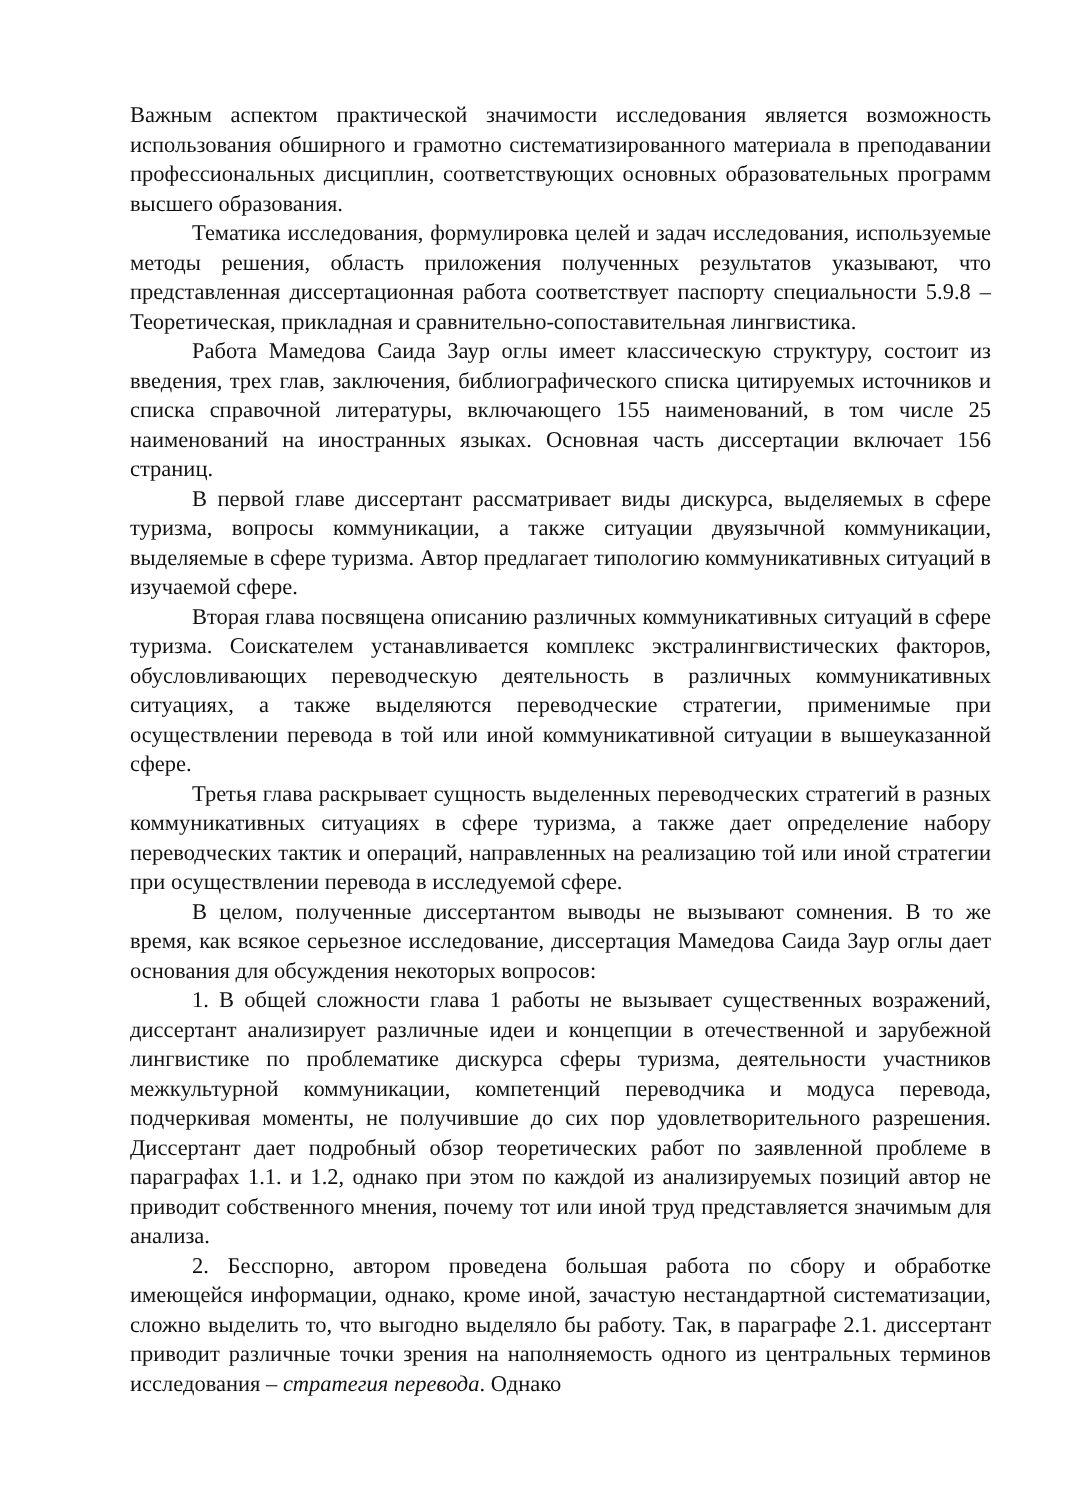Важным аспектом практической значимости исследования является возможность использования обширного и грамотно систематизированного материала в преподавании профессиональных дисциплин, соответствующих основных образовательных программ высшего образования.
Тематика исследования, формулировка целей и задач исследования, используемые методы решения, область приложения полученных результатов указывают, что представленная диссертационная работа соответствует паспорту специальности 5.9.8 – Теоретическая, прикладная и сравнительно-сопоставительная лингвистика.
Работа Мамедова Саида Заур оглы имеет классическую структуру, состоит из введения, трех глав, заключения, библиографического списка цитируемых источников и списка справочной литературы, включающего 155 наименований, в том числе 25 наименований на иностранных языках. Основная часть диссертации включает 156 страниц.
В первой главе диссертант рассматривает виды дискурса, выделяемых в сфере туризма, вопросы коммуникации, а также ситуации двуязычной коммуникации, выделяемые в сфере туризма. Автор предлагает типологию коммуникативных ситуаций в изучаемой сфере.
Вторая глава посвящена описанию различных коммуникативных ситуаций в сфере туризма. Соискателем устанавливается комплекс экстралингвистических факторов, обусловливающих переводческую деятельность в различных коммуникативных ситуациях, а также выделяются переводческие стратегии, применимые при осуществлении перевода в той или иной коммуникативной ситуации в вышеуказанной сфере.
Третья глава раскрывает сущность выделенных переводческих стратегий в разных коммуникативных ситуациях в сфере туризма, а также дает определение набору переводческих тактик и операций, направленных на реализацию той или иной стратегии при осуществлении перевода в исследуемой сфере.
В целом, полученные диссертантом выводы не вызывают сомнения. В то же время, как всякое серьезное исследование, диссертация Мамедова Саида Заур оглы дает основания для обсуждения некоторых вопросов:
1. В общей сложности глава 1 работы не вызывает существенных возражений, диссертант анализирует различные идеи и концепции в отечественной и зарубежной лингвистике по проблематике дискурса сферы туризма, деятельности участников межкультурной коммуникации, компетенций переводчика и модуса перевода, подчеркивая моменты, не получившие до сих пор удовлетворительного разрешения. Диссертант дает подробный обзор теоретических работ по заявленной проблеме в параграфах 1.1. и 1.2, однако при этом по каждой из анализируемых позиций автор не приводит собственного мнения, почему тот или иной труд представляется значимым для анализа.
2. Бесспорно, автором проведена большая работа по сбору и обработке имеющейся информации, однако, кроме иной, зачастую нестандартной систематизации, сложно выделить то, что выгодно выделяло бы работу. Так, в параграфе 2.1. диссертант приводит различные точки зрения на наполняемость одного из центральных терминов исследования – стратегия перевода. Однако